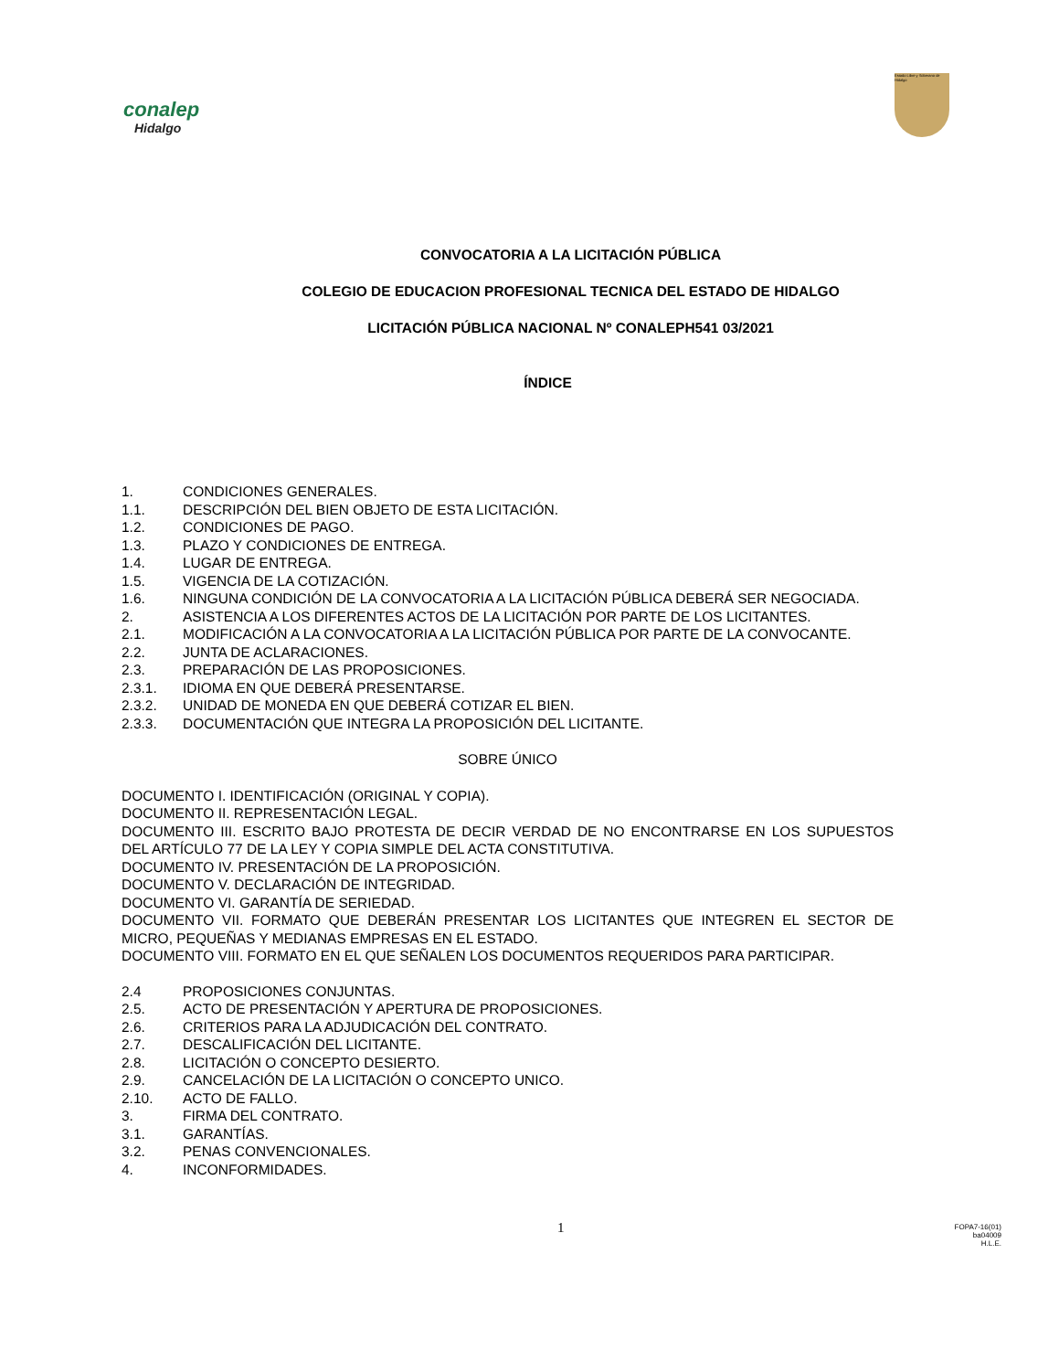conalep
Hidalgo
Estado Libre y Soberano de Hidalgo
CONVOCATORIA A LA LICITACIÓN PÚBLICA
COLEGIO DE EDUCACION PROFESIONAL TECNICA DEL ESTADO DE HIDALGO
LICITACIÓN PÚBLICA NACIONAL Nº CONALEPH541 03/2021
ÍNDICE
1. CONDICIONES GENERALES.
1.1. DESCRIPCIÓN DEL BIEN OBJETO DE ESTA LICITACIÓN.
1.2. CONDICIONES DE PAGO.
1.3. PLAZO Y CONDICIONES DE ENTREGA.
1.4. LUGAR DE ENTREGA.
1.5. VIGENCIA DE LA COTIZACIÓN.
1.6. NINGUNA CONDICIÓN DE LA CONVOCATORIA A LA LICITACIÓN PÚBLICA DEBERÁ SER NEGOCIADA.
2. ASISTENCIA A LOS DIFERENTES ACTOS DE LA LICITACIÓN POR PARTE DE LOS LICITANTES.
2.1. MODIFICACIÓN A LA CONVOCATORIA A LA LICITACIÓN PÚBLICA POR PARTE DE LA CONVOCANTE.
2.2. JUNTA DE ACLARACIONES.
2.3. PREPARACIÓN DE LAS PROPOSICIONES.
2.3.1. IDIOMA EN QUE DEBERÁ PRESENTARSE.
2.3.2. UNIDAD DE MONEDA EN QUE DEBERÁ COTIZAR EL BIEN.
2.3.3. DOCUMENTACIÓN QUE INTEGRA LA PROPOSICIÓN DEL LICITANTE.
SOBRE ÚNICO
DOCUMENTO I. IDENTIFICACIÓN (ORIGINAL Y COPIA).
DOCUMENTO II. REPRESENTACIÓN LEGAL.
DOCUMENTO III. ESCRITO BAJO PROTESTA DE DECIR VERDAD DE NO ENCONTRARSE EN LOS SUPUESTOS DEL ARTÍCULO 77 DE LA LEY Y COPIA SIMPLE DEL ACTA CONSTITUTIVA.
DOCUMENTO IV. PRESENTACIÓN DE LA PROPOSICIÓN.
DOCUMENTO V. DECLARACIÓN DE INTEGRIDAD.
DOCUMENTO VI. GARANTÍA DE SERIEDAD.
DOCUMENTO VII. FORMATO QUE DEBERÁN PRESENTAR LOS LICITANTES QUE INTEGREN EL SECTOR DE MICRO, PEQUEÑAS Y MEDIANAS EMPRESAS EN EL ESTADO.
DOCUMENTO VIII. FORMATO EN EL QUE SEÑALEN LOS DOCUMENTOS REQUERIDOS PARA PARTICIPAR.
2.4 PROPOSICIONES CONJUNTAS.
2.5. ACTO DE PRESENTACIÓN Y APERTURA DE PROPOSICIONES.
2.6. CRITERIOS PARA LA ADJUDICACIÓN DEL CONTRATO.
2.7. DESCALIFICACIÓN DEL LICITANTE.
2.8. LICITACIÓN O CONCEPTO DESIERTO.
2.9. CANCELACIÓN DE LA LICITACIÓN O CONCEPTO UNICO.
2.10. ACTO DE FALLO.
3. FIRMA DEL CONTRATO.
3.1. GARANTÍAS.
3.2. PENAS CONVENCIONALES.
4. INCONFORMIDADES.
1
FOPA7-16(01)
ba04009
H.L.E.